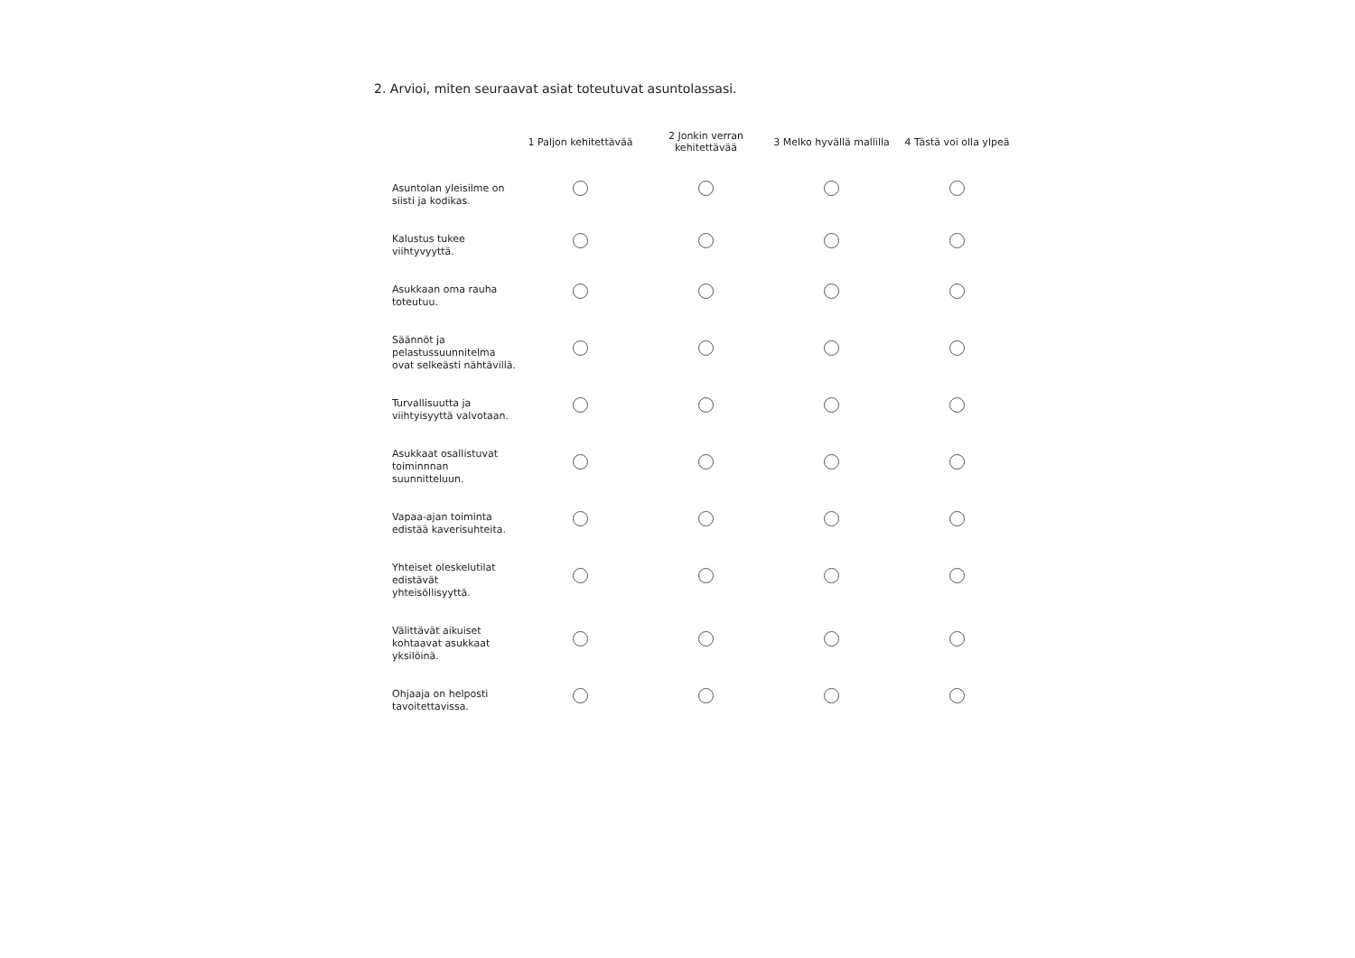2. Arvioi, miten seuraavat asiat toteutuvat asuntolassasi.
| | 1 Paljon kehitettävää | 2 Jonkin verran kehitettävää | 3 Melko hyvällä mallilla | 4 Tästä voi olla ylpeä |
| --- | --- | --- | --- | --- |
| Asuntolan yleisilme on siisti ja kodikas. | | | | |
| Kalustus tukee viihtyvyyttä. | | | | |
| Asukkaan oma rauha toteutuu. | | | | |
| Säännöt ja pelastussuunnitelma ovat selkeästi nähtävillä. | | | | |
| Turvallisuutta ja viihtyisyyttä valvotaan. | | | | |
| Asukkaat osallistuvat toiminnnan suunnitteluun. | | | | |
| Vapaa-ajan toiminta edistää kaverisuhteita. | | | | |
| Yhteiset oleskelutilat edistävät yhteisöllisyyttä. | | | | |
| Välittävät aikuiset kohtaavat asukkaat yksilöinä. | | | | |
| Ohjaaja on helposti tavoitettavissa. | | | | |